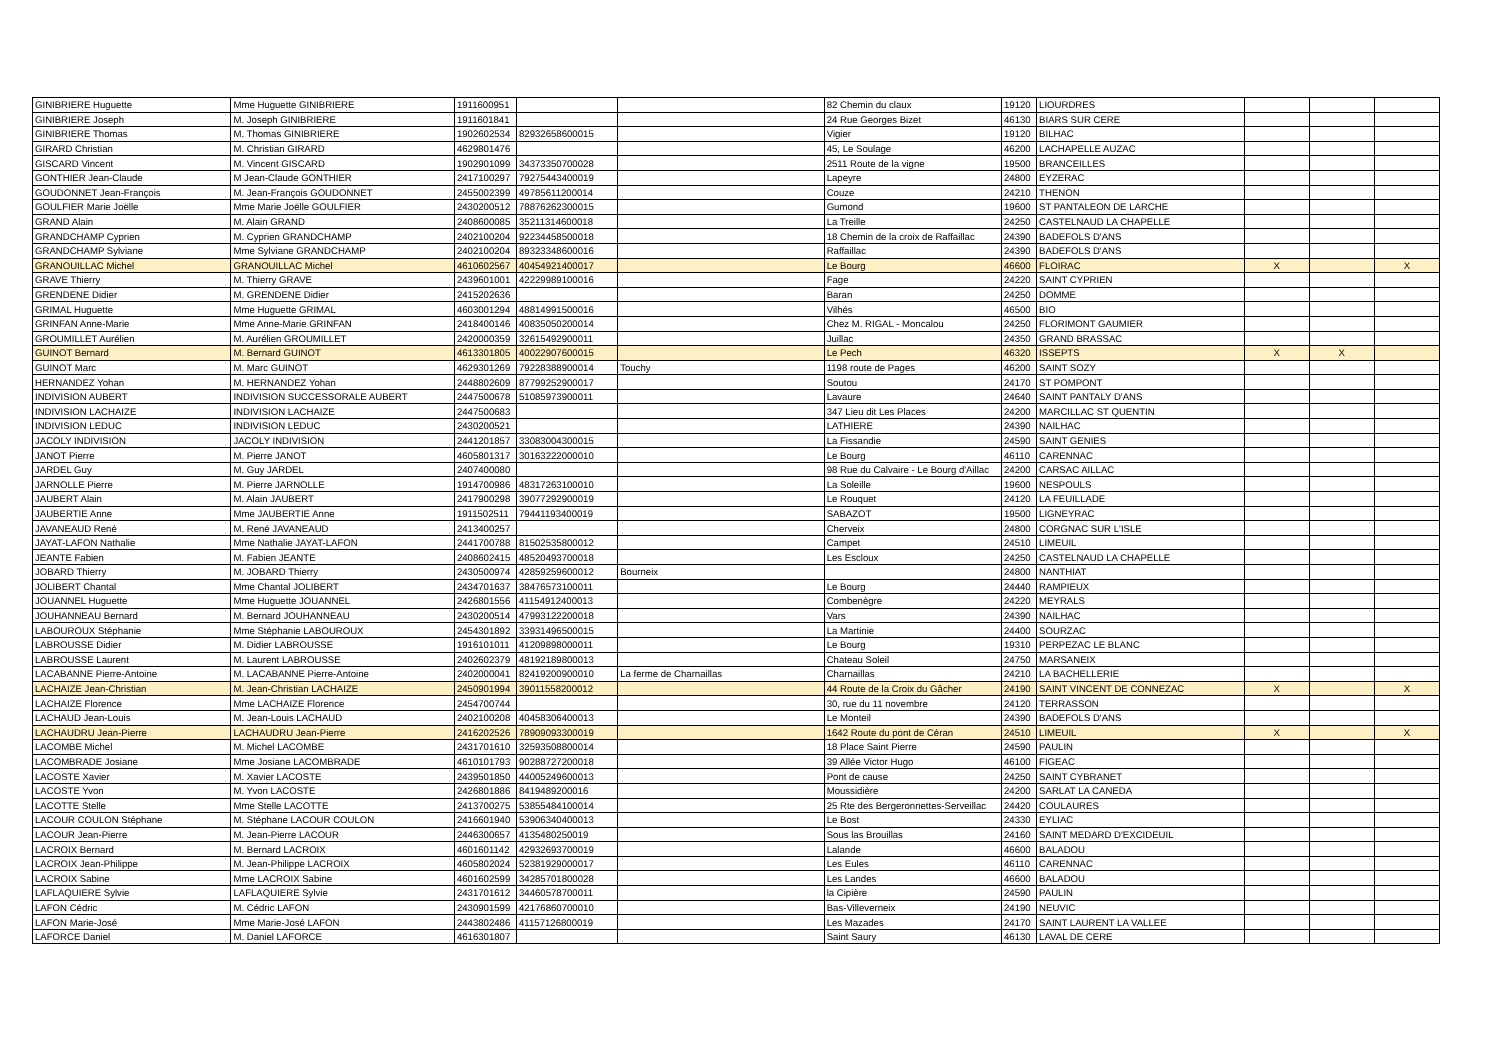| GINIBRIERE Huguette | Mme Huguette GINIBRIERE | 1911600951 | | | 82 Chemin du claux | 19120 | LIOURDRES | | | |
| GINIBRIERE Joseph | M. Joseph GINIBRIERE | 1911601841 | | | 24 Rue Georges Bizet | 46130 | BIARS SUR CERE | | | |
| GINIBRIERE Thomas | M. Thomas GINIBRIERE | 1902602534 | 82932658600015 | | Vigier | 19120 | BILHAC | | | |
| GIRARD Christian | M. Christian GIRARD | 4629801476 | | | 45, Le Soulage | 46200 | LACHAPELLE AUZAC | | | |
| GISCARD Vincent | M. Vincent GISCARD | 1902901099 | 34373350700028 | | 2511 Route de la vigne | 19500 | BRANCEILLES | | | |
| GONTHIER Jean-Claude | M Jean-Claude GONTHIER | 2417100297 | 79275443400019 | | Lapeyre | 24800 | EYZERAC | | | |
| GOUDONNET Jean-François | M. Jean-François GOUDONNET | 2455002399 | 49785611200014 | | Couze | 24210 | THENON | | | |
| GOULFIER Marie Joëlle | Mme Marie Joëlle GOULFIER | 2430200512 | 78876262300015 | | Gumond | 19600 | ST PANTALEON DE LARCHE | | | |
| GRAND Alain | M. Alain GRAND | 2408600085 | 35211314600018 | | La Treille | 24250 | CASTELNAUD LA CHAPELLE | | | |
| GRANDCHAMP Cyprien | M. Cyprien GRANDCHAMP | 2402100204 | 92234458500018 | | 18 Chemin de la croix de Raffaillac | 24390 | BADEFOLS D'ANS | | | |
| GRANDCHAMP Sylviane | Mme Sylviane GRANDCHAMP | 2402100204 | 89323348600016 | | Raffaillac | 24390 | BADEFOLS D'ANS | | | |
| GRANOUILLAC Michel | GRANOUILLAC Michel | 4610602567 | 40454921400017 | | Le Bourg | 46600 | FLOIRAC | X | | X |
| GRAVE Thierry | M. Thierry GRAVE | 2439601001 | 42229989100016 | | Fage | 24220 | SAINT CYPRIEN | | | |
| GRENDENE Didier | M. GRENDENE Didier | 2415202636 | | | Baran | 24250 | DOMME | | | |
| GRIMAL Huguette | Mme Huguette GRIMAL | 4603001294 | 48814991500016 | | Vilhés | 46500 | BIO | | | |
| GRINFAN Anne-Marie | Mme Anne-Marie GRINFAN | 2418400146 | 40835050200014 | | Chez M. RIGAL - Moncalou | 24250 | FLORIMONT GAUMIER | | | |
| GROUMILLET Aurélien | M. Aurélien GROUMILLET | 2420000359 | 32615492900011 | | Juillac | 24350 | GRAND BRASSAC | | | |
| GUINOT Bernard | M. Bernard GUINOT | 4613301805 | 40022907600015 | | Le Pech | 46320 | ISSEPTS | X | X | |
| GUINOT Marc | M. Marc GUINOT | 4629301269 | 79228388900014 | Touchy | 1198 route de Pages | 46200 | SAINT SOZY | | | |
| HERNANDEZ Yohan | M. HERNANDEZ Yohan | 2448802609 | 87799252900017 | | Soutou | 24170 | ST POMPONT | | | |
| INDIVISION AUBERT | INDIVISION SUCCESSORALE AUBERT | 2447500678 | 51085973900011 | | Lavaure | 24640 | SAINT PANTALY D'ANS | | | |
| INDIVISION LACHAIZE | INDIVISION LACHAIZE | 2447500683 | | | 347 Lieu dit Les Places | 24200 | MARCILLAC ST QUENTIN | | | |
| INDIVISION LEDUC | INDIVISION LEDUC | 2430200521 | | | LATHIERE | 24390 | NAILHAC | | | |
| JACOLY INDIVISION | JACOLY INDIVISION | 2441201857 | 33083004300015 | | La Fissandie | 24590 | SAINT GENIES | | | |
| JANOT Pierre | M. Pierre JANOT | 4605801317 | 30163222000010 | | Le Bourg | 46110 | CARENNAC | | | |
| JARDEL Guy | M. Guy JARDEL | 2407400080 | | | 98 Rue du Calvaire - Le Bourg d'Aillac | 24200 | CARSAC AILLAC | | | |
| JARNOLLE Pierre | M. Pierre JARNOLLE | 1914700986 | 48317263100010 | | La Soleille | 19600 | NESPOULS | | | |
| JAUBERT Alain | M. Alain JAUBERT | 2417900298 | 39077292900019 | | Le Rouquet | 24120 | LA FEUILLADE | | | |
| JAUBERTIE Anne | Mme JAUBERTIE Anne | 1911502511 | 79441193400019 | | SABAZOT | 19500 | LIGNEYRAC | | | |
| JAVANEAUD René | M. René JAVANEAUD | 2413400257 | | | Cherveix | 24800 | CORGNAC SUR L'ISLE | | | |
| JAYAT-LAFON Nathalie | Mme Nathalie JAYAT-LAFON | 2441700788 | 81502535800012 | | Campet | 24510 | LIMEUIL | | | |
| JEANTE Fabien | M. Fabien JEANTE | 2408602415 | 48520493700018 | | Les Escloux | 24250 | CASTELNAUD LA CHAPELLE | | | |
| JOBARD Thierry | M. JOBARD Thierry | 2430500974 | 42859259600012 | Bourneix | | 24800 | NANTHIAT | | | |
| JOLIBERT Chantal | Mme Chantal JOLIBERT | 2434701637 | 38476573100011 | | Le Bourg | 24440 | RAMPIEUX | | | |
| JOUANNEL Huguette | Mme Huguette JOUANNEL | 2426801556 | 41154912400013 | | Combenègre | 24220 | MEYRALS | | | |
| JOUHANNEAU Bernard | M. Bernard JOUHANNEAU | 2430200514 | 47993122200018 | | Vars | 24390 | NAILHAC | | | |
| LABOUROUX Stéphanie | Mme Stéphanie LABOUROUX | 2454301892 | 33931496500015 | | La Martinie | 24400 | SOURZAC | | | |
| LABROUSSE Didier | M. Didier LABROUSSE | 1916101011 | 41209898000011 | | Le Bourg | 19310 | PERPEZAC LE BLANC | | | |
| LABROUSSE Laurent | M. Laurent LABROUSSE | 2402602379 | 48192189800013 | | Chateau Soleil | 24750 | MARSANEIX | | | |
| LACABANNE Pierre-Antoine | M. LACABANNE Pierre-Antoine | 2402000041 | 82419200900010 | La ferme de Charnaillas | Charnaillas | 24210 | LA BACHELLERIE | | | |
| LACHAIZE Jean-Christian | M. Jean-Christian LACHAIZE | 2450901994 | 39011558200012 | | 44 Route de la Croix du Gâcher | 24190 | SAINT VINCENT DE CONNEZAC | X | | X |
| LACHAIZE Florence | Mme LACHAIZE Florence | 2454700744 | | | 30, rue du 11 novembre | 24120 | TERRASSON | | | |
| LACHAUD Jean-Louis | M. Jean-Louis LACHAUD | 2402100208 | 40458306400013 | | Le Monteil | 24390 | BADEFOLS D'ANS | | | |
| LACHAUDRU Jean-Pierre | LACHAUDRU Jean-Pierre | 2416202526 | 78909093300019 | | 1642 Route du pont de Céran | 24510 | LIMEUIL | X | | X |
| LACOMBE Michel | M. Michel LACOMBE | 2431701610 | 32593508800014 | | 18 Place Saint Pierre | 24590 | PAULIN | | | |
| LACOMBRADE Josiane | Mme Josiane LACOMBRADE | 4610101793 | 90288727200018 | | 39 Allée Victor Hugo | 46100 | FIGEAC | | | |
| LACOSTE Xavier | M. Xavier LACOSTE | 2439501850 | 44005249600013 | | Pont de cause | 24250 | SAINT CYBRANET | | | |
| LACOSTE Yvon | M. Yvon LACOSTE | 2426801886 | 8419489200016 | | Moussidière | 24200 | SARLAT LA CANEDA | | | |
| LACOTTE Stelle | Mme Stelle LACOTTE | 2413700275 | 53855484100014 | | 25 Rte des Bergeronnettes-Serveillac | 24420 | COULAURES | | | |
| LACOUR COULON Stéphane | M. Stéphane LACOUR COULON | 2416601940 | 53906340400013 | | Le Bost | 24330 | EYLIAC | | | |
| LACOUR Jean-Pierre | M. Jean-Pierre LACOUR | 2446300657 | 4135480250019 | | Sous las Brouillas | 24160 | SAINT MEDARD D'EXCIDEUIL | | | |
| LACROIX Bernard | M. Bernard LACROIX | 4601601142 | 42932693700019 | | Lalande | 46600 | BALADOU | | | |
| LACROIX Jean-Philippe | M. Jean-Philippe LACROIX | 4605802024 | 52381929000017 | | Les Eules | 46110 | CARENNAC | | | |
| LACROIX Sabine | Mme LACROIX Sabine | 4601602599 | 34285701800028 | | Les Landes | 46600 | BALADOU | | | |
| LAFLAQUIERE Sylvie | LAFLAQUIERE Sylvie | 2431701612 | 34460578700011 | | la Cipière | 24590 | PAULIN | | | |
| LAFON Cédric | M. Cédric LAFON | 2430901599 | 42176860700010 | | Bas-Villeverneix | 24190 | NEUVIC | | | |
| LAFON Marie-José | Mme Marie-José LAFON | 2443802486 | 41157126800019 | | Les Mazades | 24170 | SAINT LAURENT LA VALLEE | | | |
| LAFORCE Daniel | M. Daniel LAFORCE | 4616301807 | | | Saint Saury | 46130 | LAVAL DE CERE | | | |